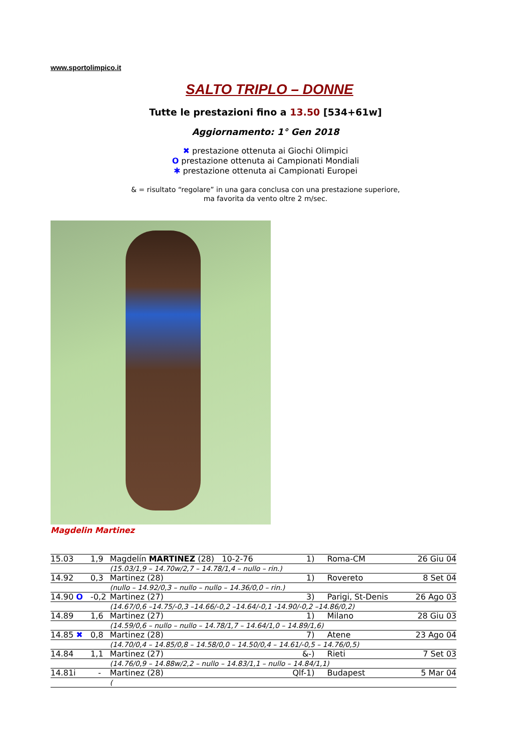www.sportolimpico.it
SALTO TRIPLO – DONNE
Tutte le prestazioni fino a 13.50 [534+61w]
Aggiornamento: 1° Gen 2018
✖ prestazione ottenuta ai Giochi Olimpici
O prestazione ottenuta ai Campionati Mondiali
✱ prestazione ottenuta ai Campionati Europei
& = risultato “regolare” in una gara conclusa con una prestazione superiore,
ma favorita da vento oltre 2 m/sec.
Magdelin Martinez
| 15.03 | 1,9 | Magdelín MARTINEZ (28) 10-2-76 | | 1) | Roma-CM | 26 Giu 04 |
| | | | (15.03/1,9 – 14.70w/2,7 – 14.78/1,4 – nullo – rin.) | | | |
| 14.92 | 0,3 | | Martinez (28) | 1) | Rovereto | 8 Set 04 |
| | | | (nullo – 14.92/0,3 – nullo – nullo – 14.36/0,0 – rin.) | | | |
| 14.90 O | -0,2 | | Martinez (27) | 3) | Parigi, St-Denis | 26 Ago 03 |
| | | | (14.67/0,6 –14.75/-0,3 –14.66/-0,2 –14.64/-0,1 -14.90/-0,2 –14.86/0,2) | | | |
| 14.89 | 1,6 | | Martinez (27) | 1) | Milano | 28 Giu 03 |
| | | | (14.59/0,6 – nullo – nullo – 14.78/1,7 – 14.64/1,0 – 14.89/1,6) | | | |
| 14.85 ✖ | 0,8 | | Martinez (28) | 7) | Atene | 23 Ago 04 |
| | | | (14.70/0,4 – 14.85/0,8 – 14.58/0,0 – 14.50/0,4 – 14.61/-0,5 – 14.76/0,5) | | | |
| 14.84 | 1,1 | | Martinez (27) | &-) | Rieti | 7 Set 03 |
| | | | (14.76/0,9 – 14.88w/2,2 – nullo – 14.83/1,1 – nullo – 14.84/1,1) | | | |
| 14.81i | - | | Martinez (28) | Qlf-1) | Budapest | 5 Mar 04 |
| | | | ( | | | |